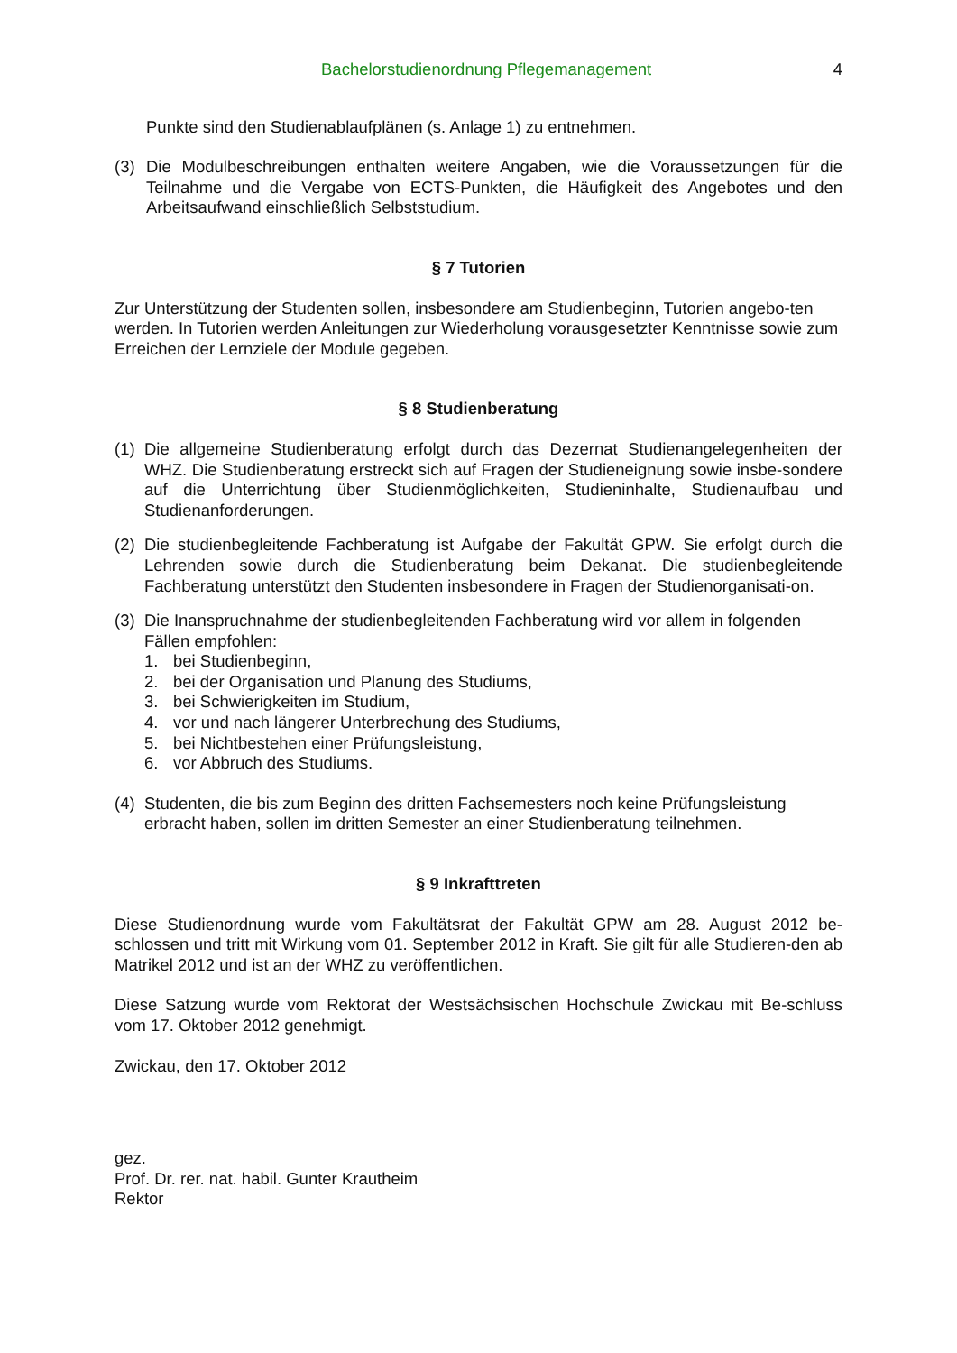Bachelorstudienordnung Pflegemanagement 4
Punkte sind den Studienablaufplänen (s. Anlage 1) zu entnehmen.
(3) Die Modulbeschreibungen enthalten weitere Angaben, wie die Voraussetzungen für die Teilnahme und die Vergabe von ECTS-Punkten, die Häufigkeit des Angebotes und den Arbeitsaufwand einschließlich Selbststudium.
§ 7 Tutorien
Zur Unterstützung der Studenten sollen, insbesondere am Studienbeginn, Tutorien angebo-ten werden. In Tutorien werden Anleitungen zur Wiederholung vorausgesetzter Kenntnisse sowie zum Erreichen der Lernziele der Module gegeben.
§ 8 Studienberatung
(1) Die allgemeine Studienberatung erfolgt durch das Dezernat Studienangelegenheiten der WHZ. Die Studienberatung erstreckt sich auf Fragen der Studieneignung sowie insbe-sondere auf die Unterrichtung über Studienmöglichkeiten, Studieninhalte, Studienaufbau und Studienanforderungen.
(2) Die studienbegleitende Fachberatung ist Aufgabe der Fakultät GPW. Sie erfolgt durch die Lehrenden sowie durch die Studienberatung beim Dekanat. Die studienbegleitende Fachberatung unterstützt den Studenten insbesondere in Fragen der Studienorganisati-on.
(3) Die Inanspruchnahme der studienbegleitenden Fachberatung wird vor allem in folgenden Fällen empfohlen:
1. bei Studienbeginn,
2. bei der Organisation und Planung des Studiums,
3. bei Schwierigkeiten im Studium,
4. vor und nach längerer Unterbrechung des Studiums,
5. bei Nichtbestehen einer Prüfungsleistung,
6. vor Abbruch des Studiums.
(4) Studenten, die bis zum Beginn des dritten Fachsemesters noch keine Prüfungsleistung erbracht haben, sollen im dritten Semester an einer Studienberatung teilnehmen.
§ 9 Inkrafttreten
Diese Studienordnung wurde vom Fakultätsrat der Fakultät GPW am 28. August 2012 be-schlossen und tritt mit Wirkung vom 01. September 2012 in Kraft. Sie gilt für alle Studieren-den ab Matrikel 2012 und ist an der WHZ zu veröffentlichen.
Diese Satzung wurde vom Rektorat der Westsächsischen Hochschule Zwickau mit Be-schluss vom 17. Oktober 2012 genehmigt.
Zwickau, den 17. Oktober 2012
gez.
Prof. Dr. rer. nat. habil. Gunter Krautheim
Rektor